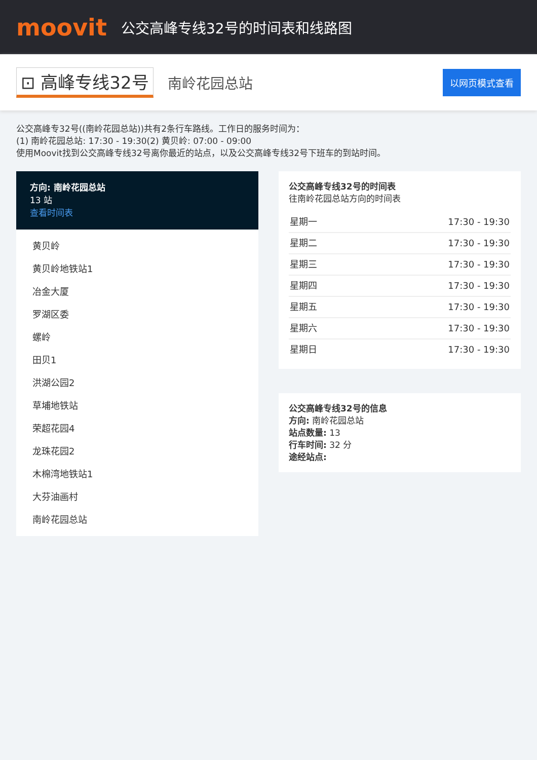moovit
公交高峰专线32号的时间表和线路图
⊡ 高峰专线32号
南岭花园总站
以网页模式查看
公交高峰专32号((南岭花园总站))共有2条行车路线。工作日的服务时间为：
(1) 南岭花园总站: 17:30 - 19:30(2) 黄贝岭: 07:00 - 09:00
使用Moovit找到公交高峰专线32号离你最近的站点，以及公交高峰专线32号下班车的到站时间。
方向: 南岭花园总站
13 站
查看时间表
黄贝岭
黄贝岭地铁站1
冶金大厦
罗湖区委
螺岭
田贝1
洪湖公园2
草埔地铁站
荣超花园4
龙珠花园2
木棉湾地铁站1
大芬油画村
南岭花园总站
公交高峰专线32号的时间表
往南岭花园总站方向的时间表
| 星期一 | 17:30 - 19:30 |
| 星期二 | 17:30 - 19:30 |
| 星期三 | 17:30 - 19:30 |
| 星期四 | 17:30 - 19:30 |
| 星期五 | 17:30 - 19:30 |
| 星期六 | 17:30 - 19:30 |
| 星期日 | 17:30 - 19:30 |
公交高峰专线32号的信息
方向: 南岭花园总站
站点数量: 13
行车时间: 32 分
途经站点: